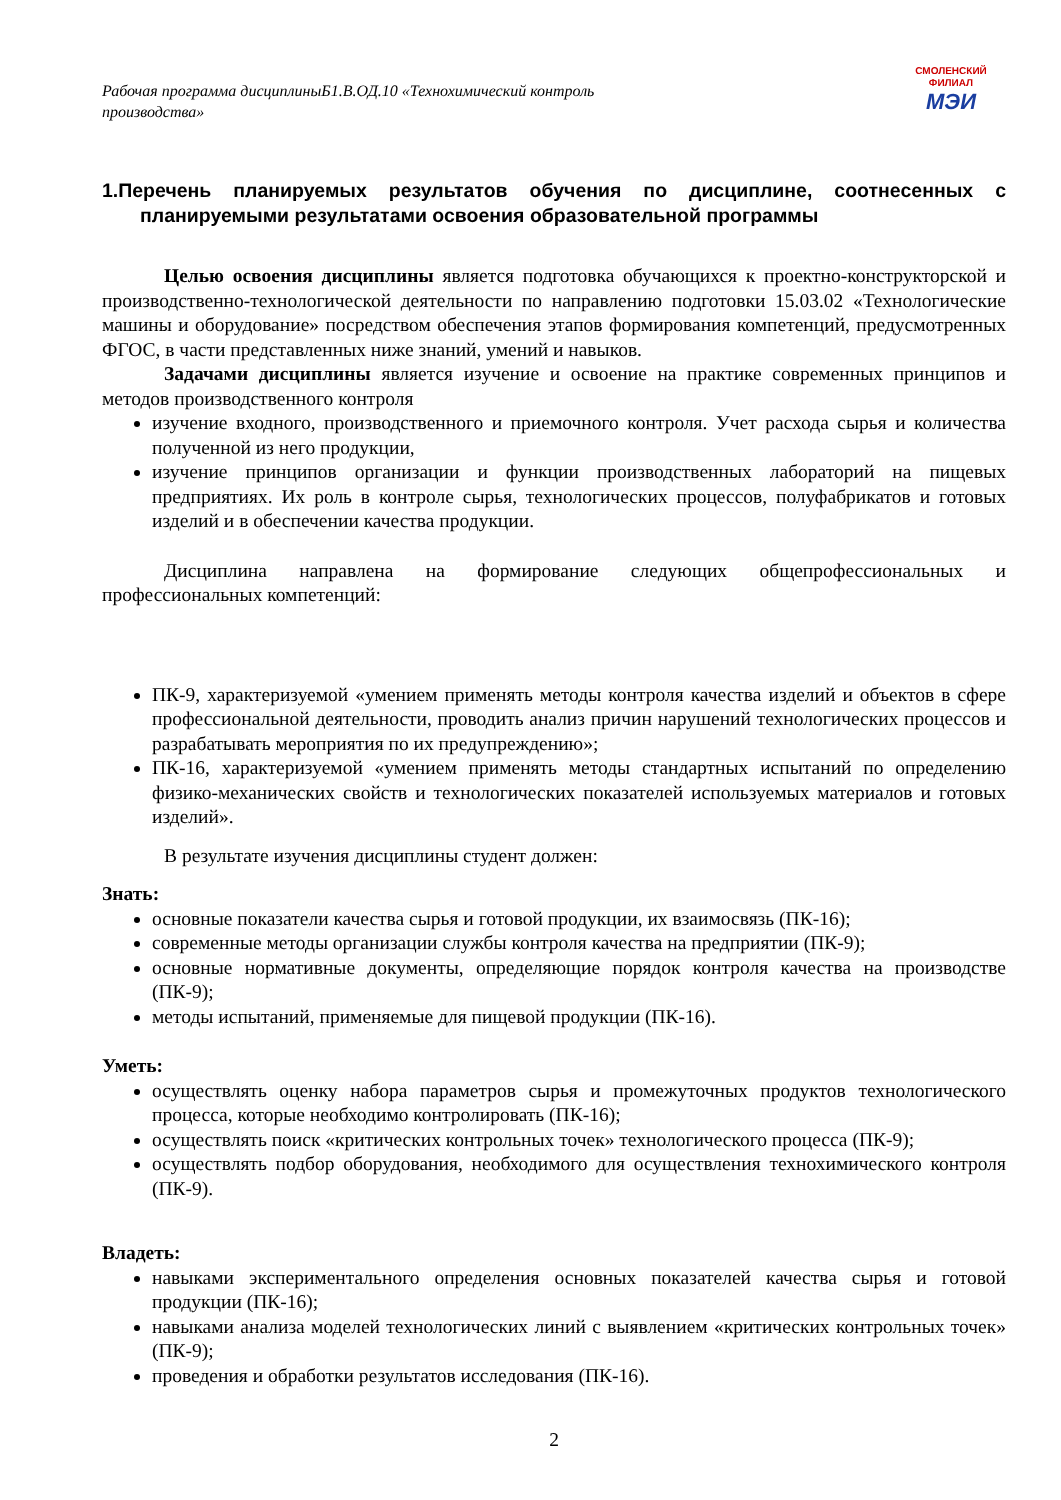Рабочая программа дисциплиныБ1.В.ОД.10 «Технохимический контроль производства»
СМОЛЕНСКИЙ
ФИЛИАЛ
МЭИ
1.Перечень планируемых результатов обучения по дисциплине, соотнесенных с планируемыми результатами освоения образовательной программы
Целью освоения дисциплины является подготовка обучающихся к проектно-конструкторской и производственно-технологической деятельности по направлению подготовки 15.03.02 «Технологические машины и оборудование» посредством обеспечения этапов формирования компетенций, предусмотренных ФГОС, в части представленных ниже знаний, умений и навыков.
Задачами дисциплины является изучение и освоение на практике современных принципов и методов производственного контроля
изучение входного, производственного и приемочного контроля. Учет расхода сырья и количества полученной из него продукции,
изучение принципов организации и функции производственных лабораторий на пищевых предприятиях. Их роль в контроле сырья, технологических процессов, полуфабрикатов и готовых изделий и в обеспечении качества продукции.
Дисциплина направлена на формирование следующих общепрофессиональных и профессиональных компетенций:
ПК-9, характеризуемой «умением применять методы контроля качества изделий и объектов в сфере профессиональной деятельности, проводить анализ причин нарушений технологических процессов и разрабатывать мероприятия по их предупреждению»;
ПК-16, характеризуемой «умением применять методы стандартных испытаний по определению физико-механических свойств и технологических показателей используемых материалов и готовых изделий».
В результате изучения дисциплины студент должен:
Знать:
основные показатели качества сырья и готовой продукции, их взаимосвязь (ПК-16);
современные методы организации службы контроля качества на предприятии (ПК-9);
основные нормативные документы, определяющие порядок контроля качества на производстве (ПК-9);
методы испытаний, применяемые для пищевой продукции (ПК-16).
Уметь:
осуществлять оценку набора параметров сырья и промежуточных продуктов технологического процесса, которые необходимо контролировать (ПК-16);
осуществлять поиск «критических контрольных точек» технологического процесса (ПК-9);
осуществлять подбор оборудования, необходимого для осуществления технохимического контроля (ПК-9).
Владеть:
навыками экспериментального определения основных показателей качества сырья и готовой продукции (ПК-16);
навыками анализа моделей технологических линий с выявлением «критических контрольных точек» (ПК-9);
проведения и обработки результатов исследования (ПК-16).
2